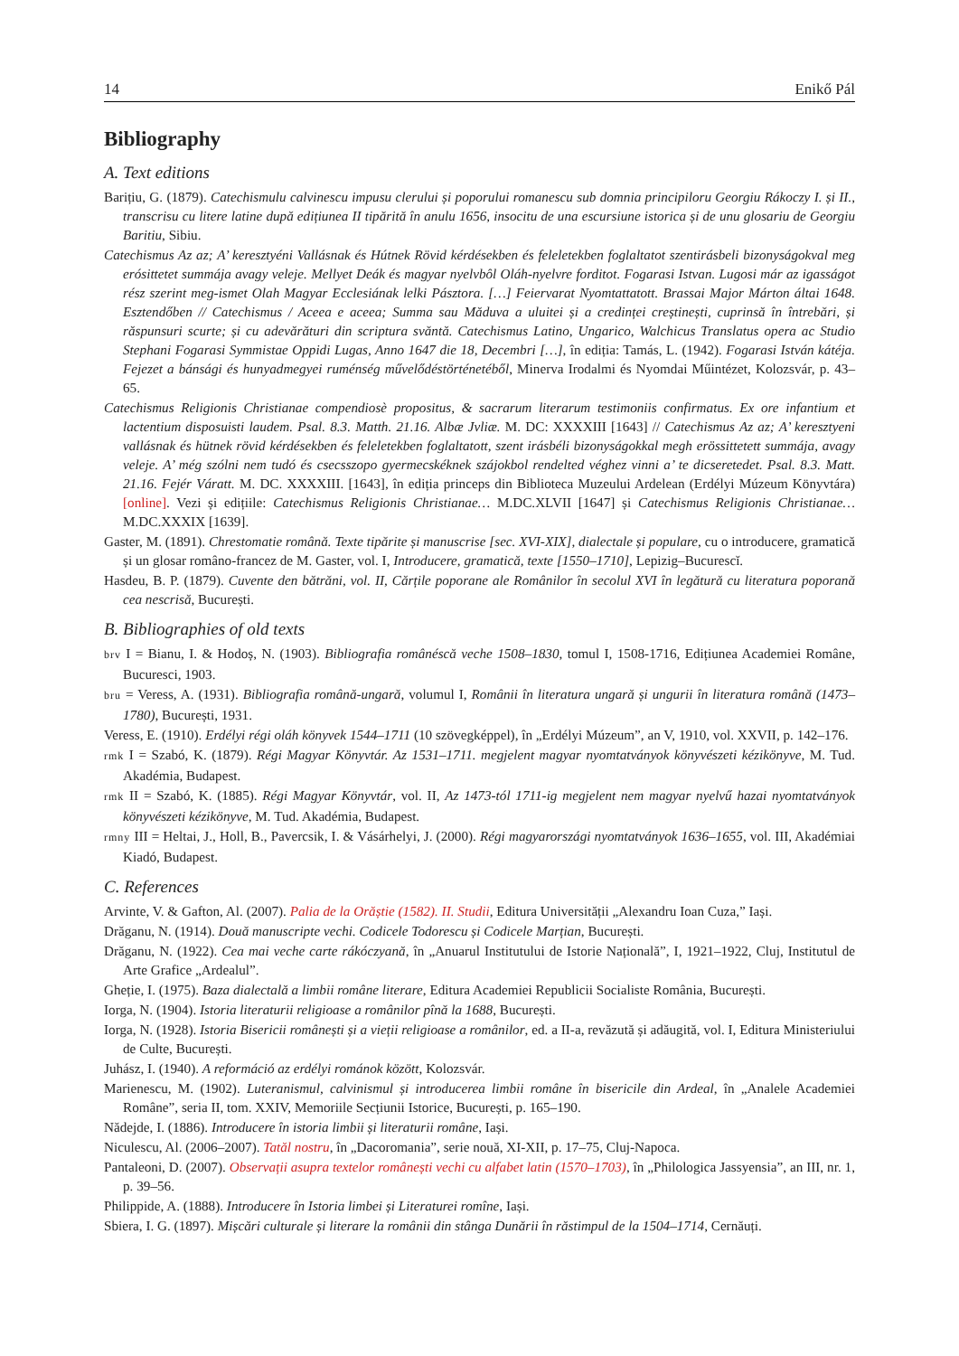14 Enikő Pál
Bibliography
A. Text editions
Barițiu, G. (1879). Catechismulu calvinescu impusu clerului și poporului romanescu sub domnia principiloru Georgiu Rákoczy I. și II., transcrisu cu litere latine după edițiunea II tipărită în anulu 1656, insocitu de una escursiune istorica și de unu glosariu de Georgiu Baritiu, Sibiu.
Catechismus Az az; A’ keresztyéni Vallásnak és Hútnek Rövid kérdésekben és feleletekben foglaltatot szentirásbeli bizonyságokval meg erósittetet summája avagy veleje. Mellyet Deák és magyar nyelvbôl Oláh-nyelvre forditot. Fogarasi Istvan. Lugosi már az igasságot rész szerint meg-ismet Olah Magyar Ecclesiának lelki Pásztora. […] Feiervarat Nyomtattatott. Brassai Major Márton áltai 1648. Esztendőben // Catechismus / Aceea e aceea; Summa sau Măduva a uluitei și a credinței creștinești, cuprinsă în întrebări, și răspunsuri scurte; și cu adevărături din scriptura svăntă. Catechismus Latino, Ungarico, Walchicus Translatus opera ac Studio Stephani Fogarasi Symmistae Oppidi Lugas, Anno 1647 die 18, Decembri […], în ediția: Tamás, L. (1942). Fogarasi István kátéja. Fejezet a bánsági és hunyadmegyei ruménség művelődéstörténetéből, Minerva Irodalmi és Nyomdai Műintézet, Kolozsvár, p. 43–65.
Catechismus Religionis Christianae compendiosè propositus, & sacrarum literarum testimoniis confirmatus. Ex ore infantium et lactentium disposuisti laudem. Psal. 8.3. Matth. 21.16. Albæ Jvliæ. M. DC: XXXXIII [1643] // Catechismus Az az; A’ keresztyeni vallásnak és hütnek rövid kérdésekben és feleletekben foglaltatott, szent irásbéli bizonyságokkal megh erössittetett summája, avagy veleje. A’ még szólni nem tudó és csecsszopo gyermecskéknek szájokbol rendelted véghez vinni a’ te dicseretedet. Psal. 8.3. Matt. 21.16. Fejér Váratt. M. DC. XXXXIII. [1643], în ediția princeps din Biblioteca Muzeului Ardelean (Erdélyi Múzeum Könyvtára) [online]. Vezi și edițiile: Catechismus Religionis Christianae… M.DC.XLVII [1647] și Catechismus Religionis Christianae… M.DC.XXXIX [1639].
Gaster, M. (1891). Chrestomatie română. Texte tipărite și manuscrise [sec. XVI-XIX], dialectale și populare, cu o introducere, gramatică și un glosar româno-francez de M. Gaster, vol. I, Introducere, gramatică, texte [1550–1710], Lepizig–Bucurescĭ.
Hasdeu, B. P. (1879). Cuvente den bătrăni, vol. II, Cărțile poporane ale Românilor în secolul XVI în legătură cu literatura poporană cea nescrisă, București.
B. Bibliographies of old texts
brv I = Bianu, I. & Hodoș, N. (1903). Bibliografia românéscă veche 1508–1830, tomul I, 1508-1716, Edițiunea Academiei Române, Bucuresci, 1903.
bru = Veress, A. (1931). Bibliografia română-ungară, volumul I, Românii în literatura ungară și ungurii în literatura română (1473–1780), București, 1931.
Veress, E. (1910). Erdélyi régi oláh könyvek 1544–1711 (10 szövegképpel), în „Erdélyi Múzeum”, an V, 1910, vol. XXVII, p. 142–176.
rmk I = Szabó, K. (1879). Régi Magyar Könyvtár. Az 1531–1711. megjelent magyar nyomtatványok könyvészeti kézikönyve, M. Tud. Akadémia, Budapest.
rmk II = Szabó, K. (1885). Régi Magyar Könyvtár, vol. II, Az 1473-tól 1711-ig megjelent nem magyar nyelvű hazai nyomtatványok könyvészeti kézikönyve, M. Tud. Akadémia, Budapest.
rmny III = Heltai, J., Holl, B., Pavercsik, I. & Vásárhelyi, J. (2000). Régi magyarországi nyomtatványok 1636–1655, vol. III, Akadémiai Kiadó, Budapest.
C. References
Arvinte, V. & Gafton, Al. (2007). Palia de la Orăștie (1582). II. Studii, Editura Universității „Alexandru Ioan Cuza,” Iași.
Drăganu, N. (1914). Două manuscripte vechi. Codicele Todorescu și Codicele Marțian, București.
Drăganu, N. (1922). Cea mai veche carte rákóczyană, în „Anuarul Institutului de Istorie Națională”, I, 1921–1922, Cluj, Institutul de Arte Grafice „Ardealul”.
Gheție, I. (1975). Baza dialectală a limbii române literare, Editura Academiei Republicii Socialiste România, București.
Iorga, N. (1904). Istoria literaturii religioase a românilor pînă la 1688, București.
Iorga, N. (1928). Istoria Bisericii românești și a vieții religioase a românilor, ed. a II-a, revăzută și adăugită, vol. I, Editura Ministeriului de Culte, București.
Juhász, I. (1940). A reformáció az erdélyi románok között, Kolozsvár.
Marienescu, M. (1902). Luteranismul, calvinismul și introducerea limbii române în bisericile din Ardeal, în „Analele Academiei Române”, seria II, tom. XXIV, Memoriile Secțiunii Istorice, București, p. 165–190.
Nădejde, I. (1886). Introducere în istoria limbii și literaturii române, Iași.
Niculescu, Al. (2006–2007). Tatăl nostru, în „Dacoromania”, serie nouă, XI-XII, p. 17–75, Cluj-Napoca.
Pantaleoni, D. (2007). Observații asupra textelor românești vechi cu alfabet latin (1570–1703), în „Philologica Jassyensia”, an III, nr. 1, p. 39–56.
Philippide, A. (1888). Introducere în Istoria limbei și Literaturei romîne, Iași.
Sbiera, I. G. (1897). Mișcări culturale și literare la românii din stânga Dunării în răstimpul de la 1504–1714, Cernăuți.